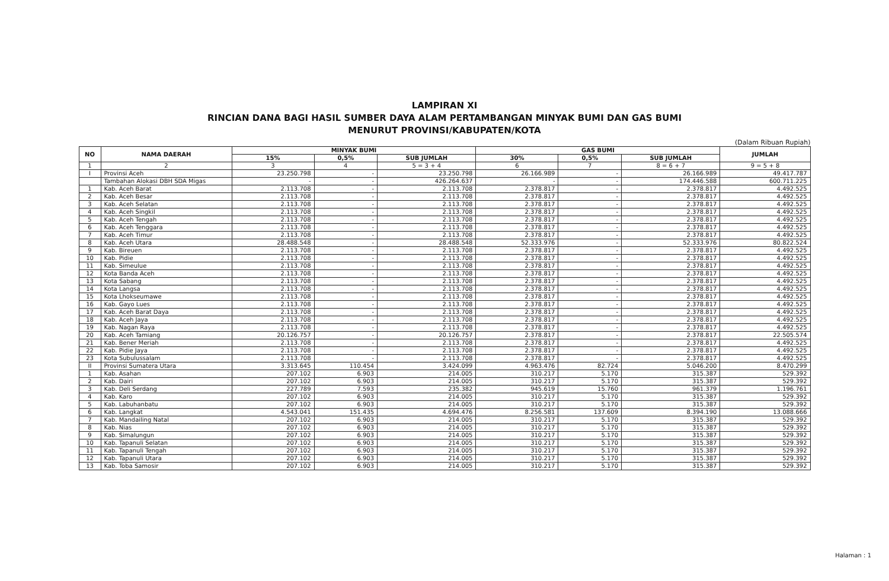LAMPIRAN XI
RINCIAN DANA BAGI HASIL SUMBER DAYA ALAM PERTAMBANGAN MINYAK BUMI DAN GAS BUMI
MENURUT PROVINSI/KABUPATEN/KOTA
(Dalam Ribuan Rupiah)
| NO | NAMA DAERAH | MINYAK BUMI | | | GAS BUMI | | | JUMLAH |
| --- | --- | --- | --- | --- | --- | --- | --- | --- |
| | | 15% | 0,5% | SUB JUMLAH | 30% | 0,5% | SUB JUMLAH | |
| 1 | 2 | 3 | 4 | 5 = 3 + 4 | 6 | 7 | 8 = 6 + 7 | 9 = 5 + 8 |
| I | Provinsi Aceh | 23.250.798 | - | 23.250.798 | 26.166.989 | - | 26.166.989 | 49.417.787 |
| | Tambahan Alokasi DBH SDA Migas | - | - | 426.264.637 | - | - | 174.446.588 | 600.711.225 |
| 1 | Kab. Aceh Barat | 2.113.708 | - | 2.113.708 | 2.378.817 | - | 2.378.817 | 4.492.525 |
| 2 | Kab. Aceh Besar | 2.113.708 | - | 2.113.708 | 2.378.817 | - | 2.378.817 | 4.492.525 |
| 3 | Kab. Aceh Selatan | 2.113.708 | - | 2.113.708 | 2.378.817 | - | 2.378.817 | 4.492.525 |
| 4 | Kab. Aceh Singkil | 2.113.708 | - | 2.113.708 | 2.378.817 | - | 2.378.817 | 4.492.525 |
| 5 | Kab. Aceh Tengah | 2.113.708 | - | 2.113.708 | 2.378.817 | - | 2.378.817 | 4.492.525 |
| 6 | Kab. Aceh Tenggara | 2.113.708 | - | 2.113.708 | 2.378.817 | - | 2.378.817 | 4.492.525 |
| 7 | Kab. Aceh Timur | 2.113.708 | - | 2.113.708 | 2.378.817 | - | 2.378.817 | 4.492.525 |
| 8 | Kab. Aceh Utara | 28.488.548 | - | 28.488.548 | 52.333.976 | - | 52.333.976 | 80.822.524 |
| 9 | Kab. Bireuen | 2.113.708 | - | 2.113.708 | 2.378.817 | - | 2.378.817 | 4.492.525 |
| 10 | Kab. Pidie | 2.113.708 | - | 2.113.708 | 2.378.817 | - | 2.378.817 | 4.492.525 |
| 11 | Kab. Simeulue | 2.113.708 | - | 2.113.708 | 2.378.817 | - | 2.378.817 | 4.492.525 |
| 12 | Kota Banda Aceh | 2.113.708 | - | 2.113.708 | 2.378.817 | - | 2.378.817 | 4.492.525 |
| 13 | Kota Sabang | 2.113.708 | - | 2.113.708 | 2.378.817 | - | 2.378.817 | 4.492.525 |
| 14 | Kota Langsa | 2.113.708 | - | 2.113.708 | 2.378.817 | - | 2.378.817 | 4.492.525 |
| 15 | Kota Lhokseumawe | 2.113.708 | - | 2.113.708 | 2.378.817 | - | 2.378.817 | 4.492.525 |
| 16 | Kab. Gayo Lues | 2.113.708 | - | 2.113.708 | 2.378.817 | - | 2.378.817 | 4.492.525 |
| 17 | Kab. Aceh Barat Daya | 2.113.708 | - | 2.113.708 | 2.378.817 | - | 2.378.817 | 4.492.525 |
| 18 | Kab. Aceh Jaya | 2.113.708 | - | 2.113.708 | 2.378.817 | - | 2.378.817 | 4.492.525 |
| 19 | Kab. Nagan Raya | 2.113.708 | - | 2.113.708 | 2.378.817 | - | 2.378.817 | 4.492.525 |
| 20 | Kab. Aceh Tamiang | 20.126.757 | - | 20.126.757 | 2.378.817 | - | 2.378.817 | 22.505.574 |
| 21 | Kab. Bener Meriah | 2.113.708 | - | 2.113.708 | 2.378.817 | - | 2.378.817 | 4.492.525 |
| 22 | Kab. Pidie Jaya | 2.113.708 | - | 2.113.708 | 2.378.817 | - | 2.378.817 | 4.492.525 |
| 23 | Kota Subulussalam | 2.113.708 | - | 2.113.708 | 2.378.817 | - | 2.378.817 | 4.492.525 |
| II | Provinsi Sumatera Utara | 3.313.645 | 110.454 | 3.424.099 | 4.963.476 | 82.724 | 5.046.200 | 8.470.299 |
| 1 | Kab. Asahan | 207.102 | 6.903 | 214.005 | 310.217 | 5.170 | 315.387 | 529.392 |
| 2 | Kab. Dairi | 207.102 | 6.903 | 214.005 | 310.217 | 5.170 | 315.387 | 529.392 |
| 3 | Kab. Deli Serdang | 227.789 | 7.593 | 235.382 | 945.619 | 15.760 | 961.379 | 1.196.761 |
| 4 | Kab. Karo | 207.102 | 6.903 | 214.005 | 310.217 | 5.170 | 315.387 | 529.392 |
| 5 | Kab. Labuhanbatu | 207.102 | 6.903 | 214.005 | 310.217 | 5.170 | 315.387 | 529.392 |
| 6 | Kab. Langkat | 4.543.041 | 151.435 | 4.694.476 | 8.256.581 | 137.609 | 8.394.190 | 13.088.666 |
| 7 | Kab. Mandailing Natal | 207.102 | 6.903 | 214.005 | 310.217 | 5.170 | 315.387 | 529.392 |
| 8 | Kab. Nias | 207.102 | 6.903 | 214.005 | 310.217 | 5.170 | 315.387 | 529.392 |
| 9 | Kab. Simalungun | 207.102 | 6.903 | 214.005 | 310.217 | 5.170 | 315.387 | 529.392 |
| 10 | Kab. Tapanuli Selatan | 207.102 | 6.903 | 214.005 | 310.217 | 5.170 | 315.387 | 529.392 |
| 11 | Kab. Tapanuli Tengah | 207.102 | 6.903 | 214.005 | 310.217 | 5.170 | 315.387 | 529.392 |
| 12 | Kab. Tapanuli Utara | 207.102 | 6.903 | 214.005 | 310.217 | 5.170 | 315.387 | 529.392 |
| 13 | Kab. Toba Samosir | 207.102 | 6.903 | 214.005 | 310.217 | 5.170 | 315.387 | 529.392 |
Halaman : 1